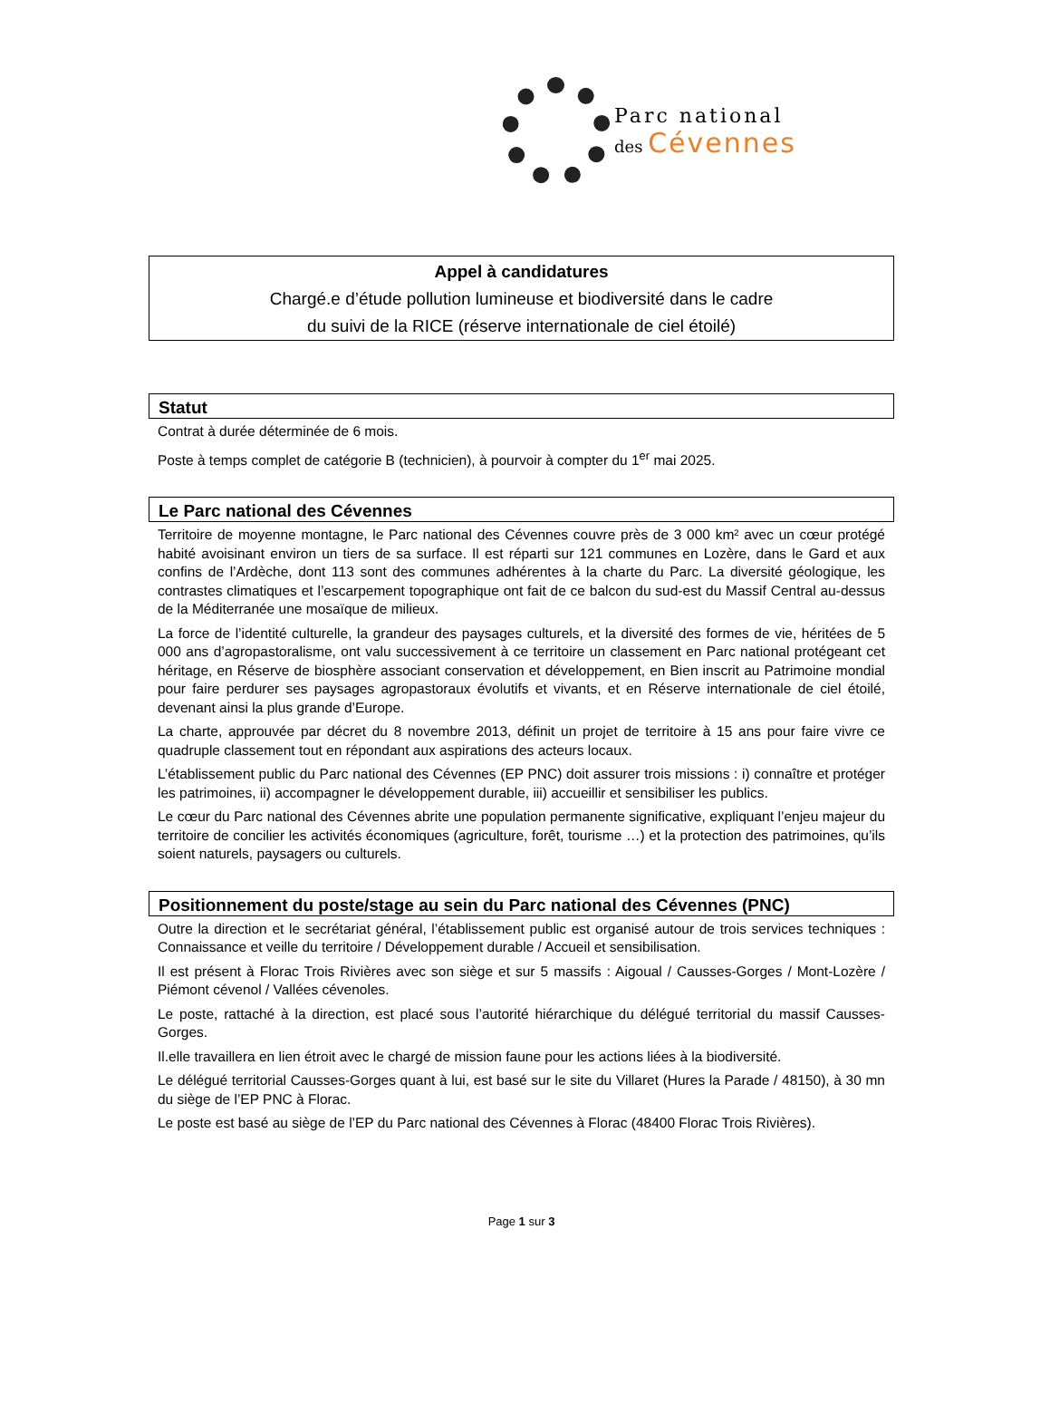Parc national
des Cévennes
Appel à candidatures
Chargé.e d’étude pollution lumineuse et biodiversité dans le cadre
du suivi de la RICE (réserve internationale de ciel étoilé)
Statut
Contrat à durée déterminée de 6 mois.
Poste à temps complet de catégorie B (technicien), à pourvoir à compter du 1<sup>er</sup> mai 2025.
Le Parc national des Cévennes
Territoire de moyenne montagne, le Parc national des Cévennes couvre près de 3 000 km² avec un cœur protégé habité avoisinant environ un tiers de sa surface. Il est réparti sur 121 communes en Lozère, dans le Gard et aux confins de l’Ardèche, dont 113 sont des communes adhérentes à la charte du Parc. La diversité géologique, les contrastes climatiques et l’escarpement topographique ont fait de ce balcon du sud-est du Massif Central au-dessus de la Méditerranée une mosaïque de milieux.
La force de l’identité culturelle, la grandeur des paysages culturels, et la diversité des formes de vie, héritées de 5 000 ans d’agropastoralisme, ont valu successivement à ce territoire un classement en Parc national protégeant cet héritage, en Réserve de biosphère associant conservation et développement, en Bien inscrit au Patrimoine mondial pour faire perdurer ses paysages agropastoraux évolutifs et vivants, et en Réserve internationale de ciel étoilé, devenant ainsi la plus grande d’Europe.
La charte, approuvée par décret du 8 novembre 2013, définit un projet de territoire à 15 ans pour faire vivre ce quadruple classement tout en répondant aux aspirations des acteurs locaux.
L’établissement public du Parc national des Cévennes (EP PNC) doit assurer trois missions : i) connaître et protéger les patrimoines, ii) accompagner le développement durable, iii) accueillir et sensibiliser les publics.
Le cœur du Parc national des Cévennes abrite une population permanente significative, expliquant l’enjeu majeur du territoire de concilier les activités économiques (agriculture, forêt, tourisme …) et la protection des patrimoines, qu’ils soient naturels, paysagers ou culturels.
Positionnement du poste/stage au sein du Parc national des Cévennes (PNC)
Outre la direction et le secrétariat général, l’établissement public est organisé autour de trois services techniques : Connaissance et veille du territoire / Développement durable / Accueil et sensibilisation.
Il est présent à Florac Trois Rivières avec son siège et sur 5 massifs : Aigoual / Causses-Gorges / Mont-Lozère / Piémont cévenol / Vallées cévenoles.
Le poste, rattaché à la direction, est placé sous l’autorité hiérarchique du délégué territorial du massif Causses- Gorges.
Il.elle travaillera en lien étroit avec le chargé de mission faune pour les actions liées à la biodiversité.
Le délégué territorial Causses-Gorges quant à lui, est basé sur le site du Villaret (Hures la Parade / 48150), à 30 mn du siège de l’EP PNC à Florac.
Le poste est basé au siège de l’EP du Parc national des Cévennes à Florac (48400 Florac Trois Rivières).
Page 1 sur 3